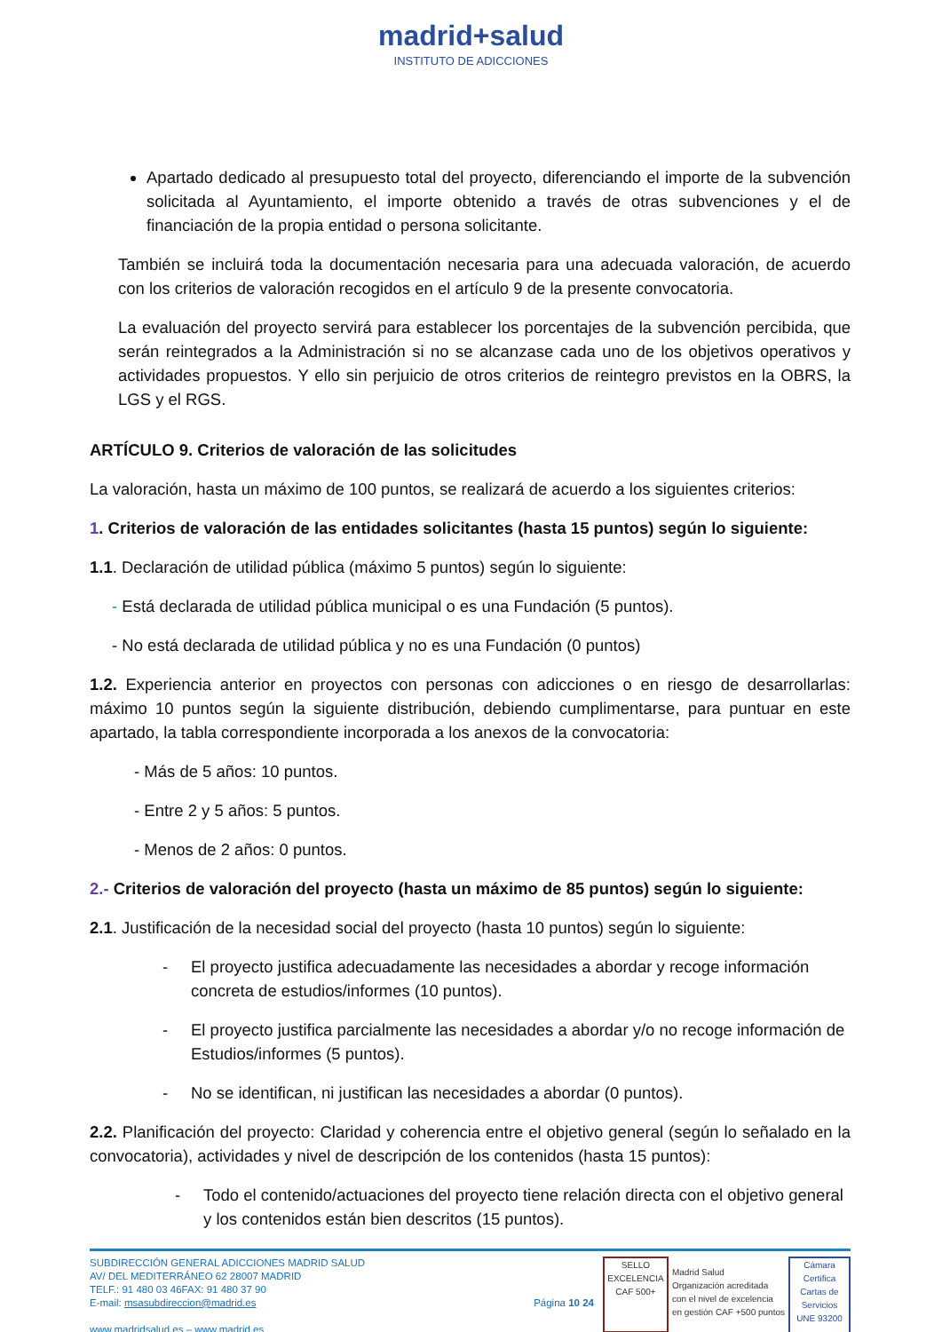madrid+salud
INSTITUTO DE ADICCIONES
Apartado dedicado al presupuesto total del proyecto, diferenciando el importe de la subvención solicitada al Ayuntamiento, el importe obtenido a través de otras subvenciones y el de financiación de la propia entidad o persona solicitante.
También se incluirá toda la documentación necesaria para una adecuada valoración, de acuerdo con los criterios de valoración recogidos en el artículo 9 de la presente convocatoria.
La evaluación del proyecto servirá para establecer los porcentajes de la subvención percibida, que serán reintegrados a la Administración si no se alcanzase cada uno de los objetivos operativos y actividades propuestos. Y ello sin perjuicio de otros criterios de reintegro previstos en la OBRS, la LGS y el RGS.
ARTÍCULO 9. Criterios de valoración de las solicitudes
La valoración, hasta un máximo de 100 puntos, se realizará de acuerdo a los siguientes criterios:
1. Criterios de valoración de las entidades solicitantes (hasta 15 puntos) según lo siguiente:
1.1. Declaración de utilidad pública (máximo 5 puntos) según lo siguiente:
- Está declarada de utilidad pública municipal o es una Fundación (5 puntos).
- No está declarada de utilidad pública y no es una Fundación (0 puntos)
1.2. Experiencia anterior en proyectos con personas con adicciones o en riesgo de desarrollarlas: máximo 10 puntos según la siguiente distribución, debiendo cumplimentarse, para puntuar en este apartado, la tabla correspondiente incorporada a los anexos de la convocatoria:
- Más de 5 años: 10 puntos.
- Entre 2 y 5 años: 5 puntos.
- Menos de 2 años: 0 puntos.
2.- Criterios de valoración del proyecto (hasta un máximo de 85 puntos) según lo siguiente:
2.1. Justificación de la necesidad social del proyecto (hasta 10 puntos) según lo siguiente:
- El proyecto justifica adecuadamente las necesidades a abordar y recoge información concreta de estudios/informes (10 puntos).
- El proyecto justifica parcialmente las necesidades a abordar y/o no recoge información de Estudios/informes (5 puntos).
- No se identifican, ni justifican las necesidades a abordar (0 puntos).
2.2. Planificación del proyecto: Claridad y coherencia entre el objetivo general (según lo señalado en la convocatoria), actividades y nivel de descripción de los contenidos (hasta 15 puntos):
- Todo el contenido/actuaciones del proyecto tiene relación directa con el objetivo general y los contenidos están bien descritos (15 puntos).
SUBDIRECCIÓN GENERAL ADICCIONES MADRID SALUD
AV/ DEL MEDITERRÁNEO 62 28007 MADRID
TELF.: 91 480 03 46FAX: 91 480 37 90
E-mail: msasubdireccion@madrid.es
www.madridsalud.es – www.madrid.es
Página 10 24
SELLO EXCELENCIA CAF 500+
Madrid Salud
Organización acreditada
con el nivel de excelencia
en gestión CAF +500 puntos
Cámara Certifica
Cartas de Servicios
UNE 93200